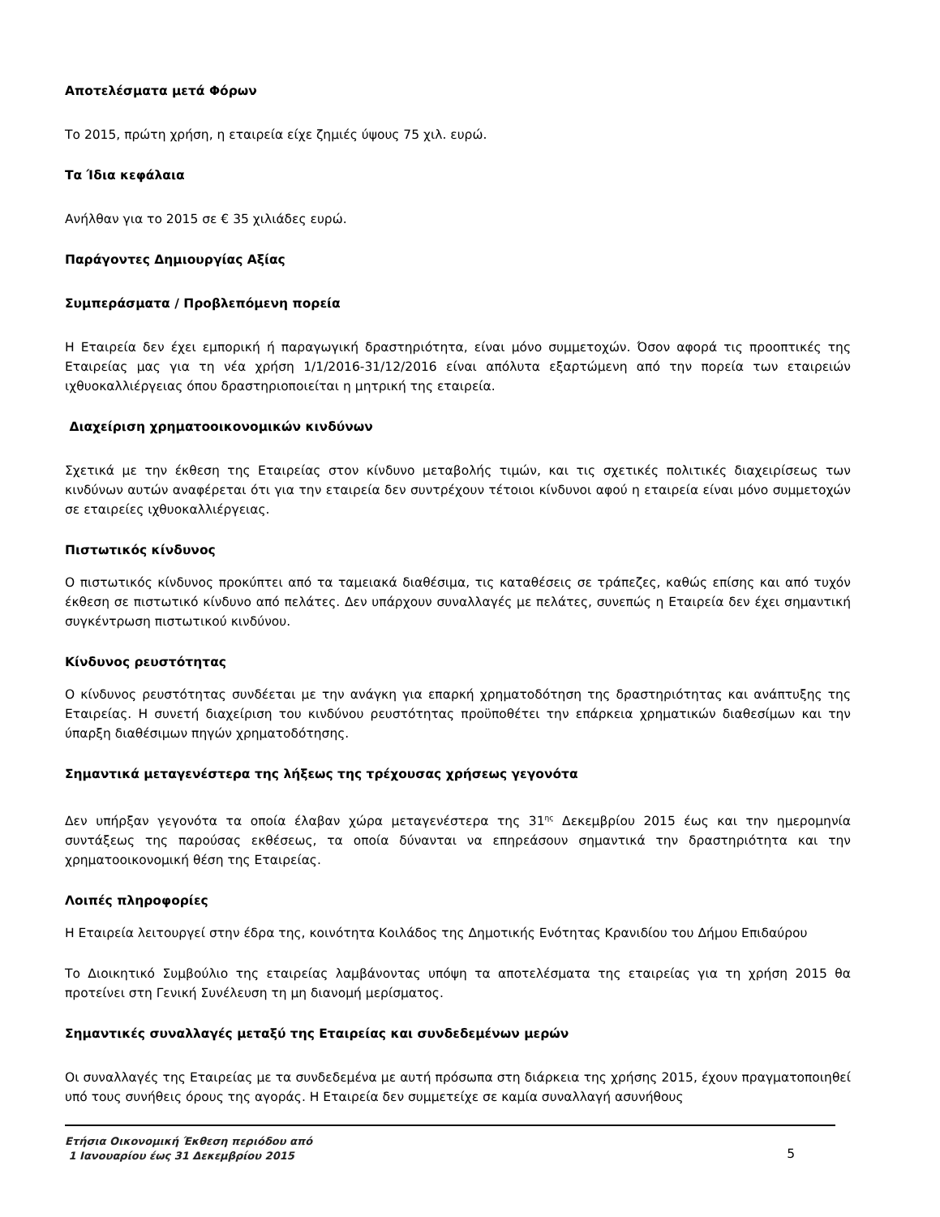Αποτελέσματα μετά Φόρων
Το 2015, πρώτη χρήση, η εταιρεία είχε ζημιές ύψους 75 χιλ. ευρώ.
Τα Ίδια κεφάλαια
Ανήλθαν για το 2015 σε € 35 χιλιάδες ευρώ.
Παράγοντες Δημιουργίας Αξίας
Συμπεράσματα / Προβλεπόμενη πορεία
Η Εταιρεία δεν έχει εμπορική ή παραγωγική δραστηριότητα, είναι μόνο συμμετοχών. Όσον αφορά τις προοπτικές της Εταιρείας μας για τη νέα χρήση 1/1/2016-31/12/2016 είναι απόλυτα εξαρτώμενη από την πορεία των εταιρειών ιχθυοκαλλιέργειας όπου δραστηριοποιείται η μητρική της εταιρεία.
Διαχείριση χρηματοοικονομικών κινδύνων
Σχετικά με την έκθεση της Εταιρείας στον κίνδυνο μεταβολής τιμών, και τις σχετικές πολιτικές διαχειρίσεως των κινδύνων αυτών αναφέρεται ότι για την εταιρεία δεν συντρέχουν τέτοιοι κίνδυνοι αφού η εταιρεία είναι μόνο συμμετοχών σε εταιρείες ιχθυοκαλλιέργειας.
Πιστωτικός κίνδυνος
Ο πιστωτικός κίνδυνος προκύπτει από τα ταμειακά διαθέσιμα, τις καταθέσεις σε τράπεζες, καθώς επίσης και από τυχόν έκθεση σε πιστωτικό κίνδυνο από πελάτες. Δεν υπάρχουν συναλλαγές με πελάτες, συνεπώς η Εταιρεία δεν έχει σημαντική συγκέντρωση πιστωτικού κινδύνου.
Κίνδυνος ρευστότητας
Ο κίνδυνος ρευστότητας συνδέεται με την ανάγκη για επαρκή χρηματοδότηση της δραστηριότητας και ανάπτυξης της Εταιρείας. Η συνετή διαχείριση του κινδύνου ρευστότητας προϋποθέτει την επάρκεια χρηματικών διαθεσίμων και την ύπαρξη διαθέσιμων πηγών χρηματοδότησης.
Σημαντικά μεταγενέστερα της λήξεως της τρέχουσας χρήσεως γεγονότα
Δεν υπήρξαν γεγονότα τα οποία έλαβαν χώρα μεταγενέστερα της 31<sup>ης</sup> Δεκεμβρίου 2015 έως και την ημερομηνία συντάξεως της παρούσας εκθέσεως, τα οποία δύνανται να επηρεάσουν σημαντικά την δραστηριότητα και την χρηματοοικονομική θέση της Εταιρείας.
Λοιπές πληροφορίες
Η Εταιρεία λειτουργεί στην έδρα της, κοινότητα Κοιλάδος της Δημοτικής Ενότητας Κρανιδίου του Δήμου Επιδαύρου
Το Διοικητικό Συμβούλιο της εταιρείας λαμβάνοντας υπόψη τα αποτελέσματα της εταιρείας για τη χρήση 2015 θα προτείνει στη Γενική Συνέλευση τη μη διανομή μερίσματος.
Σημαντικές συναλλαγές μεταξύ της Εταιρείας και συνδεδεμένων μερών
Οι συναλλαγές της Εταιρείας με τα συνδεδεμένα με αυτή πρόσωπα στη διάρκεια της χρήσης 2015, έχουν πραγματοποιηθεί υπό τους συνήθεις όρους της αγοράς. Η Εταιρεία δεν συμμετείχε σε καμία συναλλαγή ασυνήθους
Ετήσια Οικονομική Έκθεση περιόδου από
1 Ιανουαρίου έως 31 Δεκεμβρίου 2015 5